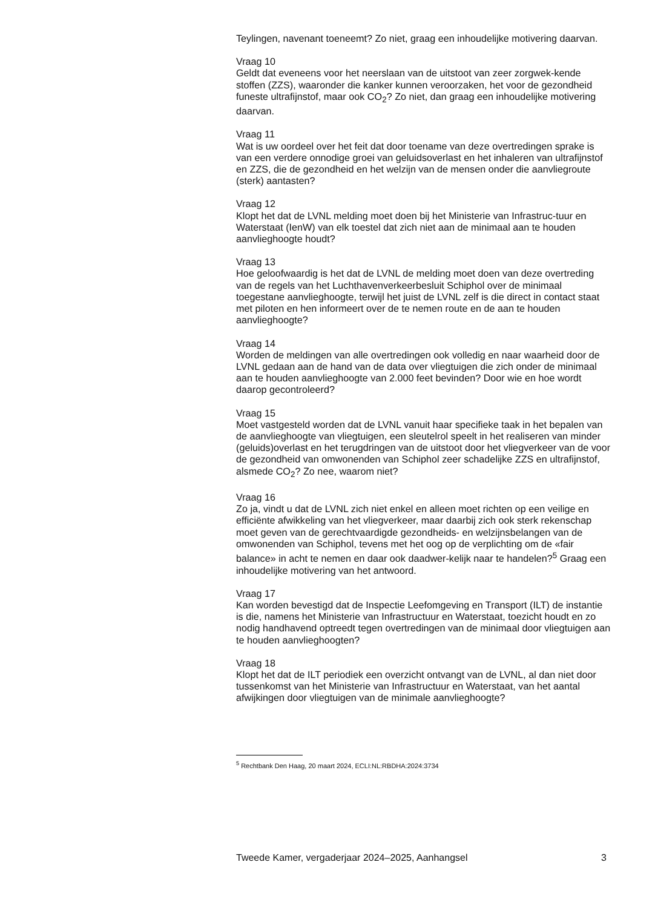Teylingen, navenant toeneemt? Zo niet, graag een inhoudelijke motivering daarvan.
Vraag 10
Geldt dat eveneens voor het neerslaan van de uitstoot van zeer zorgwek-kende stoffen (ZZS), waaronder die kanker kunnen veroorzaken, het voor de gezondheid funeste ultrafijnstof, maar ook CO<sub>2</sub>? Zo niet, dan graag een inhoudelijke motivering daarvan.
Vraag 11
Wat is uw oordeel over het feit dat door toename van deze overtredingen sprake is van een verdere onnodige groei van geluidsoverlast en het inhaleren van ultrafijnstof en ZZS, die de gezondheid en het welzijn van de mensen onder die aanvliegroute (sterk) aantasten?
Vraag 12
Klopt het dat de LVNL melding moet doen bij het Ministerie van Infrastruc-tuur en Waterstaat (IenW) van elk toestel dat zich niet aan de minimaal aan te houden aanvlieghoogte houdt?
Vraag 13
Hoe geloofwaardig is het dat de LVNL de melding moet doen van deze overtreding van de regels van het Luchthavenverkeerbesluit Schiphol over de minimaal toegestane aanvlieghoogte, terwijl het juist de LVNL zelf is die direct in contact staat met piloten en hen informeert over de te nemen route en de aan te houden aanvlieghoogte?
Vraag 14
Worden de meldingen van alle overtredingen ook volledig en naar waarheid door de LVNL gedaan aan de hand van de data over vliegtuigen die zich onder de minimaal aan te houden aanvlieghoogte van 2.000 feet bevinden? Door wie en hoe wordt daarop gecontroleerd?
Vraag 15
Moet vastgesteld worden dat de LVNL vanuit haar specifieke taak in het bepalen van de aanvlieghoogte van vliegtuigen, een sleutelrol speelt in het realiseren van minder (geluids)overlast en het terugdringen van de uitstoot door het vliegverkeer van de voor de gezondheid van omwonenden van Schiphol zeer schadelijke ZZS en ultrafijnstof, alsmede CO<sub>2</sub>? Zo nee, waarom niet?
Vraag 16
Zo ja, vindt u dat de LVNL zich niet enkel en alleen moet richten op een veilige en efficiënte afwikkeling van het vliegverkeer, maar daarbij zich ook sterk rekenschap moet geven van de gerechtvaardigde gezondheids- en welzijnsbelangen van de omwonenden van Schiphol, tevens met het oog op de verplichting om de «fair balance» in acht te nemen en daar ook daadwer-kelijk naar te handelen?<sup>5</sup> Graag een inhoudelijke motivering van het antwoord.
Vraag 17
Kan worden bevestigd dat de Inspectie Leefomgeving en Transport (ILT) de instantie is die, namens het Ministerie van Infrastructuur en Waterstaat, toezicht houdt en zo nodig handhavend optreedt tegen overtredingen van de minimaal door vliegtuigen aan te houden aanvlieghoogten?
Vraag 18
Klopt het dat de ILT periodiek een overzicht ontvangt van de LVNL, al dan niet door tussenkomst van het Ministerie van Infrastructuur en Waterstaat, van het aantal afwijkingen door vliegtuigen van de minimale aanvlieghoogte?
<sup>5</sup> Rechtbank Den Haag, 20 maart 2024, ECLI:NL:RBDHA:2024:3734
Tweede Kamer, vergaderjaar 2024–2025, Aanhangsel 3